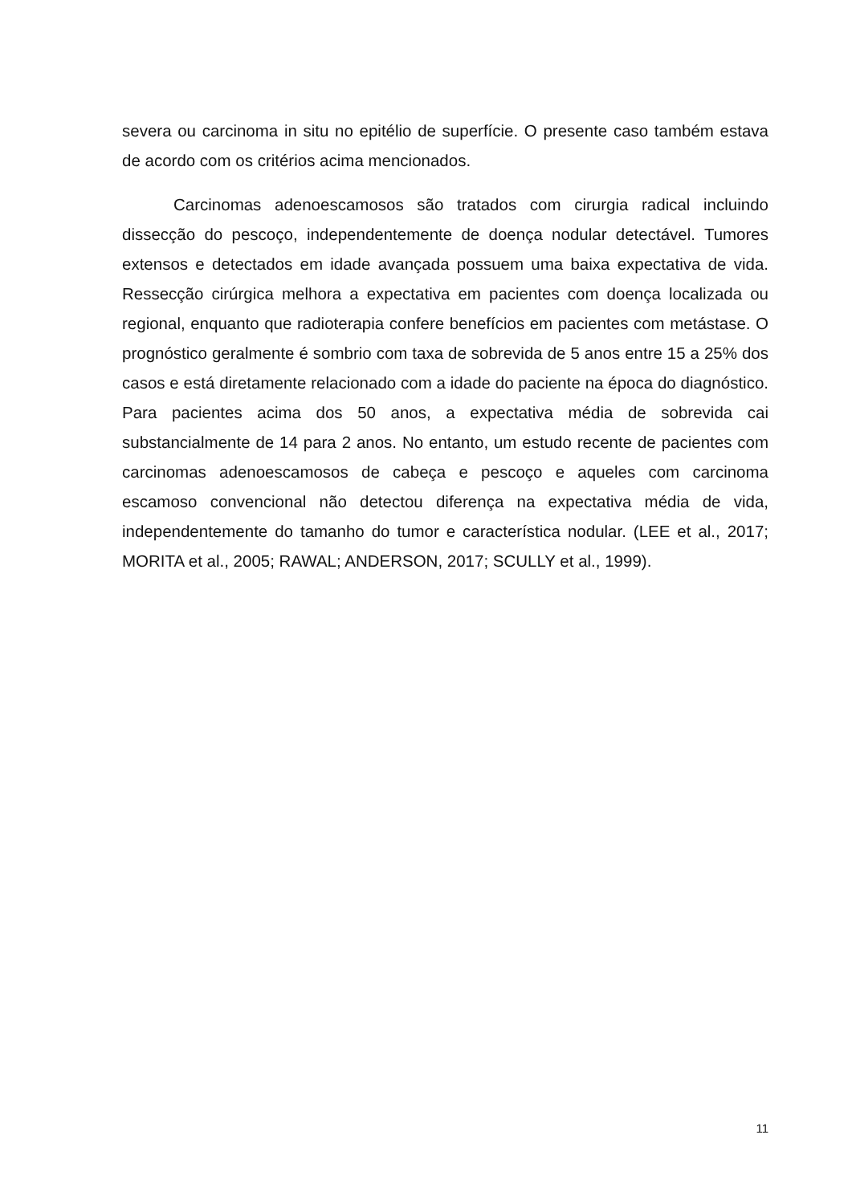severa ou carcinoma in situ no epitélio de superfície. O presente caso também estava de acordo com os critérios acima mencionados.
Carcinomas adenoescamosos são tratados com cirurgia radical incluindo dissecção do pescoço, independentemente de doença nodular detectável. Tumores extensos e detectados em idade avançada possuem uma baixa expectativa de vida. Ressecção cirúrgica melhora a expectativa em pacientes com doença localizada ou regional, enquanto que radioterapia confere benefícios em pacientes com metástase. O prognóstico geralmente é sombrio com taxa de sobrevida de 5 anos entre 15 a 25% dos casos e está diretamente relacionado com a idade do paciente na época do diagnóstico. Para pacientes acima dos 50 anos, a expectativa média de sobrevida cai substancialmente de 14 para 2 anos. No entanto, um estudo recente de pacientes com carcinomas adenoescamosos de cabeça e pescoço e aqueles com carcinoma escamoso convencional não detectou diferença na expectativa média de vida, independentemente do tamanho do tumor e característica nodular. (LEE et al., 2017; MORITA et al., 2005; RAWAL; ANDERSON, 2017; SCULLY et al., 1999).
11